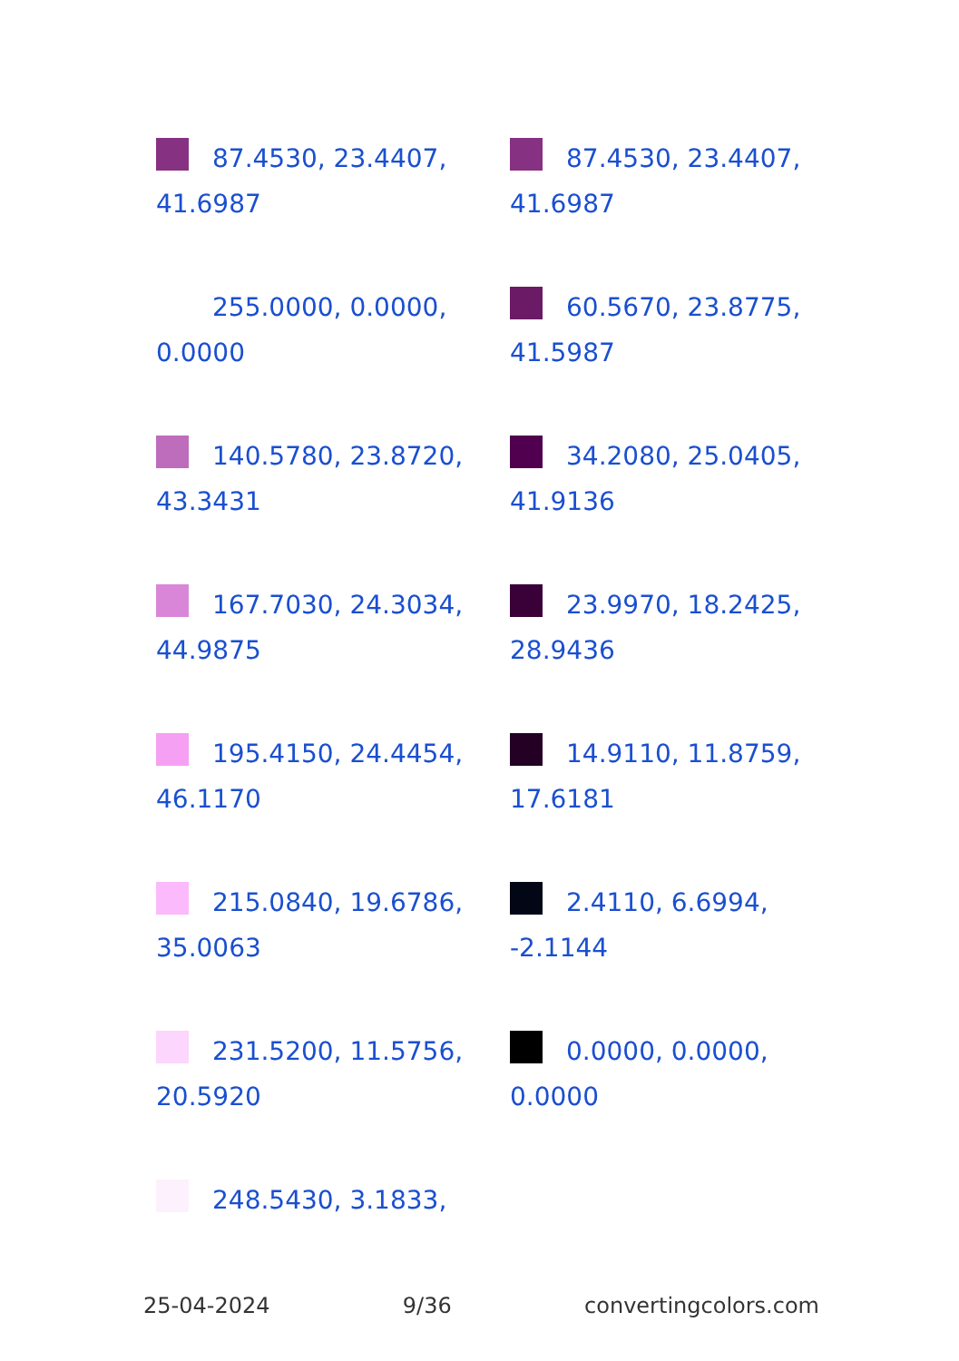87.4530, 23.4407, 41.6987
87.4530, 23.4407, 41.6987
255.0000, 0.0000, 0.0000
60.5670, 23.8775, 41.5987
140.5780, 23.8720, 43.3431
34.2080, 25.0405, 41.9136
167.7030, 24.3034, 44.9875
23.9970, 18.2425, 28.9436
195.4150, 24.4454, 46.1170
14.9110, 11.8759, 17.6181
215.0840, 19.6786, 35.0063
2.4110, 6.6994, -2.1144
231.5200, 11.5756, 20.5920
0.0000, 0.0000, 0.0000
248.5430, 3.1833,
25-04-2024 9/36 convertingcolors.com